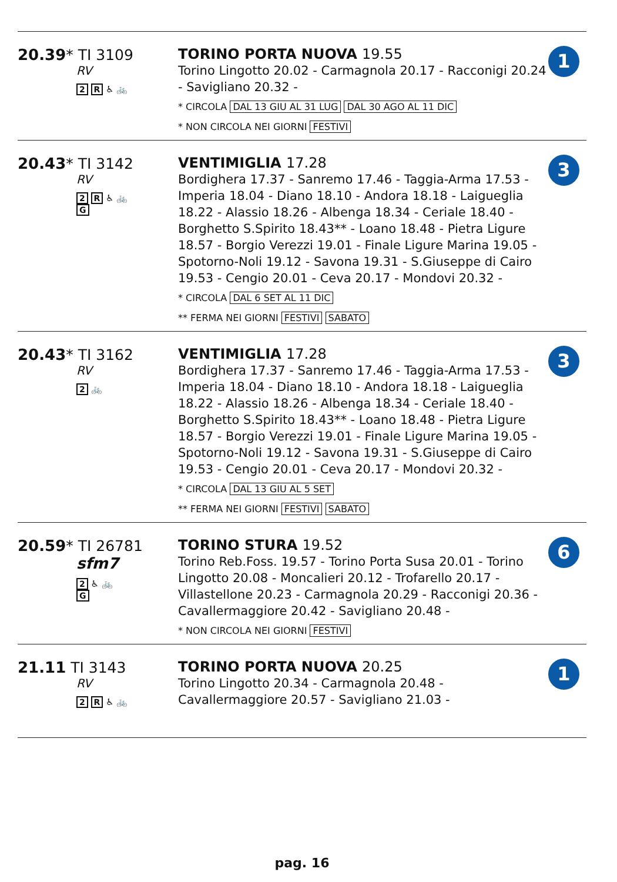20.39* TI 3109
RV
2 R ♿ 🚲
TORINO PORTA NUOVA 19.55
Torino Lingotto 20.02 - Carmagnola 20.17 - Racconigi 20.24 - Savigliano 20.32 -
* CIRCOLA DAL 13 GIU AL 31 LUG DAL 30 AGO AL 11 DIC
* NON CIRCOLA NEI GIORNI FESTIVI
1
20.43* TI 3142
RV
2 R ♿ 🚲
G
VENTIMIGLIA 17.28
Bordighera 17.37 - Sanremo 17.46 - Taggia-Arma 17.53 - Imperia 18.04 - Diano 18.10 - Andora 18.18 - Laigueglia 18.22 - Alassio 18.26 - Albenga 18.34 - Ceriale 18.40 - Borghetto S.Spirito 18.43** - Loano 18.48 - Pietra Ligure 18.57 - Borgio Verezzi 19.01 - Finale Ligure Marina 19.05 - Spotorno-Noli 19.12 - Savona 19.31 - S.Giuseppe di Cairo 19.53 - Cengio 20.01 - Ceva 20.17 - Mondovi 20.32 -
* CIRCOLA DAL 6 SET AL 11 DIC
** FERMA NEI GIORNI FESTIVI SABATO
3
20.43* TI 3162
RV
2 🚲
VENTIMIGLIA 17.28
Bordighera 17.37 - Sanremo 17.46 - Taggia-Arma 17.53 - Imperia 18.04 - Diano 18.10 - Andora 18.18 - Laigueglia 18.22 - Alassio 18.26 - Albenga 18.34 - Ceriale 18.40 - Borghetto S.Spirito 18.43** - Loano 18.48 - Pietra Ligure 18.57 - Borgio Verezzi 19.01 - Finale Ligure Marina 19.05 - Spotorno-Noli 19.12 - Savona 19.31 - S.Giuseppe di Cairo 19.53 - Cengio 20.01 - Ceva 20.17 - Mondovi 20.32 -
* CIRCOLA DAL 13 GIU AL 5 SET
** FERMA NEI GIORNI FESTIVI SABATO
3
20.59* TI 26781
sfm7
2 ♿ 🚲
G
TORINO STURA 19.52
Torino Reb.Foss. 19.57 - Torino Porta Susa 20.01 - Torino Lingotto 20.08 - Moncalieri 20.12 - Trofarello 20.17 - Villastellone 20.23 - Carmagnola 20.29 - Racconigi 20.36 - Cavallermaggiore 20.42 - Savigliano 20.48 -
* NON CIRCOLA NEI GIORNI FESTIVI
6
21.11 TI 3143
RV
2 R ♿ 🚲
TORINO PORTA NUOVA 20.25
Torino Lingotto 20.34 - Carmagnola 20.48 - Cavallermaggiore 20.57 - Savigliano 21.03 -
1
pag. 16